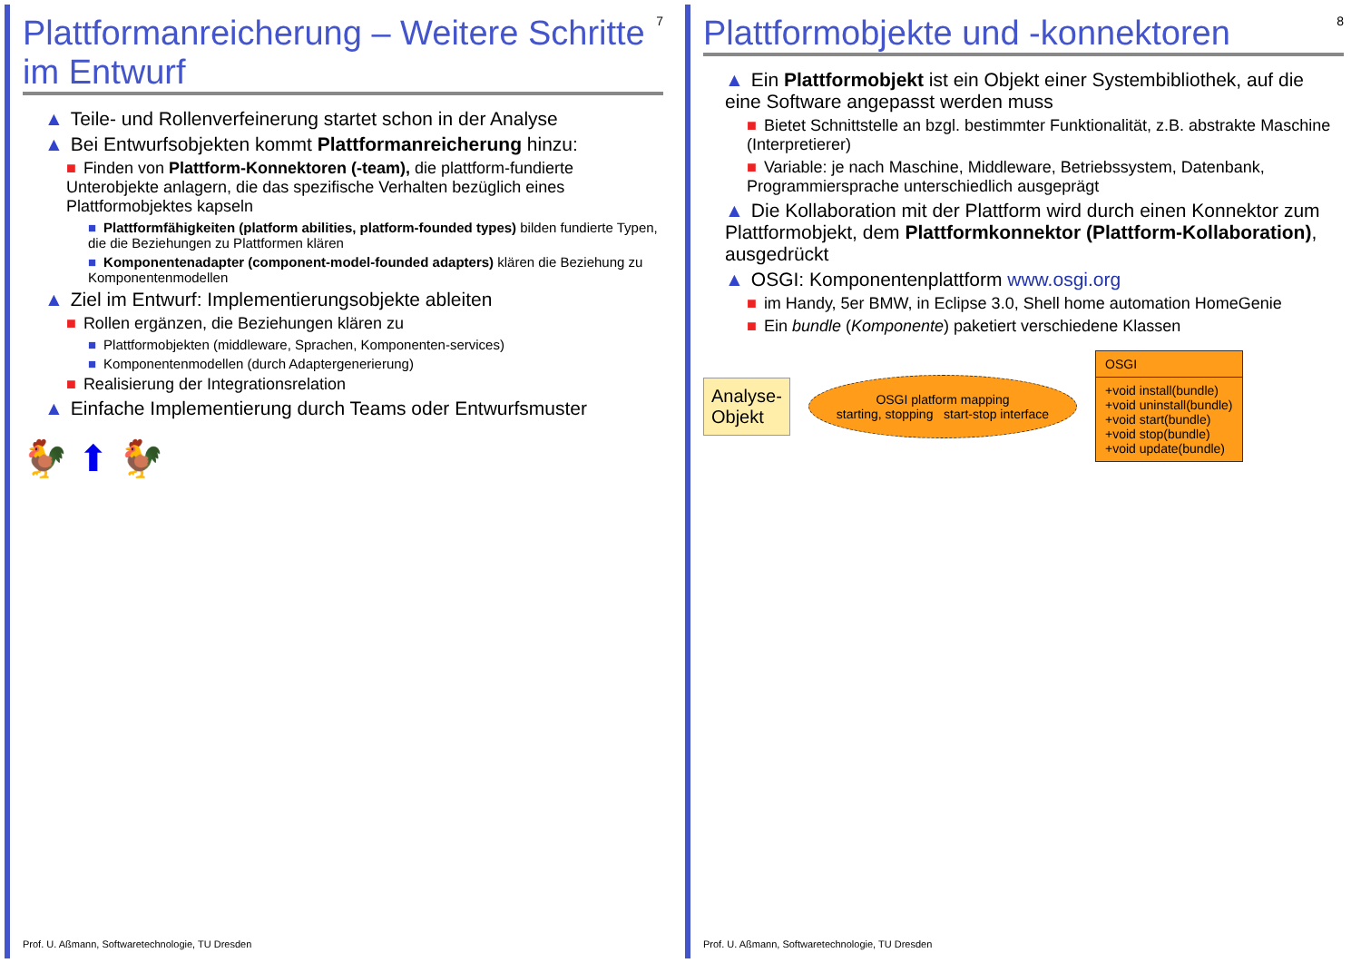Plattformanreicherung – Weitere Schritte im Entwurf
7
▲ Teile- und Rollenverfeinerung startet schon in der Analyse
▲ Bei Entwurfsobjekten kommt Plattformanreicherung hinzu:
■ Finden von Plattform-Konnektoren (-team), die plattform-fundierte Unterobjekte anlagern, die das spezifische Verhalten bezüglich eines Plattformobjektes kapseln
■ Plattformfähigkeiten (platform abilities, platform-founded types) bilden fundierte Typen, die die Beziehungen zu Plattformen klären
■ Komponentenadapter (component-model-founded adapters) klären die Beziehung zu Komponentenmodellen
▲ Ziel im Entwurf: Implementierungsobjekte ableiten
■ Rollen ergänzen, die Beziehungen klären zu
■ Plattformobjekten (middleware, Sprachen, Komponenten-services)
■ Komponentenmodellen (durch Adaptergenerierung)
■ Realisierung der Integrationsrelation
▲ Einfache Implementierung durch Teams oder Entwurfsmuster
🐓 ⬆ 🐓
Prof. U. Aßmann, Softwaretechnologie, TU Dresden
Plattformobjekte und -konnektoren
8
▲ Ein Plattformobjekt ist ein Objekt einer Systembibliothek, auf die eine Software angepasst werden muss
■ Bietet Schnittstelle an bzgl. bestimmter Funktionalität, z.B. abstrakte Maschine (Interpretierer)
■ Variable: je nach Maschine, Middleware, Betriebssystem, Datenbank, Programmiersprache unterschiedlich ausgeprägt
▲ Die Kollaboration mit der Plattform wird durch einen Konnektor zum Plattformobjekt, dem Plattformkonnektor (Plattform-Kollaboration), ausgedrückt
▲ OSGI: Komponentenplattform www.osgi.org
■ im Handy, 5er BMW, in Eclipse 3.0, Shell home automation HomeGenie
■ Ein bundle (Komponente) paketiert verschiedene Klassen
Analyse-
Objekt
OSGI platform mapping
starting, stopping start-stop interface
OSGI
+void install(bundle)
+void uninstall(bundle)
+void start(bundle)
+void stop(bundle)
+void update(bundle)
Prof. U. Aßmann, Softwaretechnologie, TU Dresden